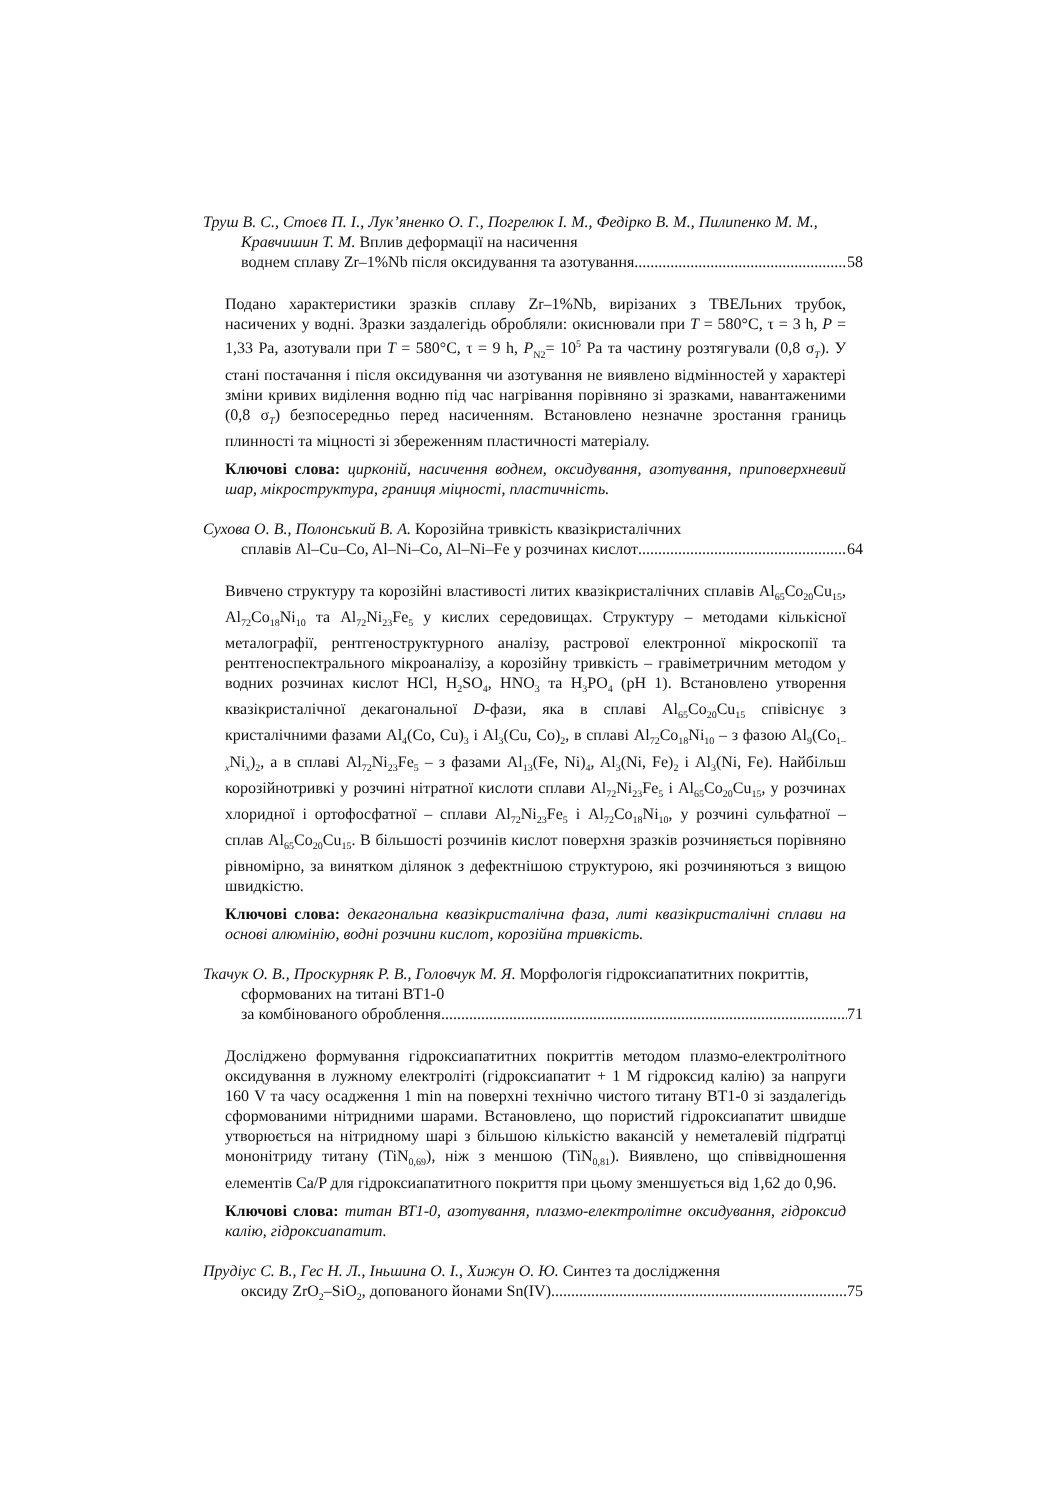Труш В. С., Стоєв П. І., Лук’яненко О. Г., Погрелюк І. М., Федірко В. М., Пилипенко М. М., Кравчишин Т. М. Вплив деформації на насичення
воднем сплаву Zr–1%Nb після оксидування та азотування 58
Подано характеристики зразків сплаву Zr–1%Nb, вирізаних з ТВЕЛьних трубок, насичених у водні. Зразки заздалегідь обробляли: окиснювали при T = 580°C, τ = 3 h, P = 1,33 Pa, азотували при T = 580°C, τ = 9 h, P<sub>N2</sub>= 10<sup>5</sup> Pa та частину розтягували (0,8 σ<sub>T</sub>). У стані постачання і після оксидування чи азотування не виявлено відмінностей у характері зміни кривих виділення водню під час нагрівання порівняно зі зразками, навантаженими (0,8 σ<sub>T</sub>) безпосередньо перед насиченням. Встановлено незначне зростання границь плинності та міцності зі збереженням пластичності матеріалу.
Ключові слова: цирконій, насичення воднем, оксидування, азотування, приповерхневий шар, мікроструктура, границя міцності, пластичність.
Сухова О. В., Полонський В. А. Корозійна тривкість квазікристалічних
сплавів Al–Cu–Co, Al–Ni–Co, Al–Ni–Fe у розчинах кислот 64
Вивчено структуру та корозійні властивості литих квазікристалічних сплавів Al<sub>65</sub>Co<sub>20</sub>Cu<sub>15</sub>, Al<sub>72</sub>Co<sub>18</sub>Ni<sub>10</sub> та Al<sub>72</sub>Ni<sub>23</sub>Fe<sub>5</sub> у кислих середовищах. Структуру – методами кількісної металографії, рентгеноструктурного аналізу, растрової електронної мікроскопії та рентгеноспектрального мікроаналізу, а корозійну тривкість – гравіметричним методом у водних розчинах кислот HCl, H<sub>2</sub>SO<sub>4</sub>, HNO<sub>3</sub> та H<sub>3</sub>PO<sub>4</sub> (pH 1). Встановлено утворення квазікристалічної декагональної D-фази, яка в сплаві Al<sub>65</sub>Co<sub>20</sub>Cu<sub>15</sub> співіснує з кристалічними фазами Al<sub>4</sub>(Co, Cu)<sub>3</sub> і Al<sub>3</sub>(Cu, Co)<sub>2</sub>, в сплаві Al<sub>72</sub>Co<sub>18</sub>Ni<sub>10</sub> – з фазою Al<sub>9</sub>(Co<sub>1–x</sub>Ni<sub>x</sub>)<sub>2</sub>, а в сплаві Al<sub>72</sub>Ni<sub>23</sub>Fe<sub>5</sub> – з фазами Al<sub>13</sub>(Fe, Ni)<sub>4</sub>, Al<sub>3</sub>(Ni, Fe)<sub>2</sub> і Al<sub>3</sub>(Ni, Fe). Найбільш корозійнотривкі у розчині нітратної кислоти сплави Al<sub>72</sub>Ni<sub>23</sub>Fe<sub>5</sub> і Al<sub>65</sub>Co<sub>20</sub>Cu<sub>15</sub>, у розчинах хлоридної і ортофосфатної – сплави Al<sub>72</sub>Ni<sub>23</sub>Fe<sub>5</sub> і Al<sub>72</sub>Co<sub>18</sub>Ni<sub>10</sub>, у розчині сульфатної – сплав Al<sub>65</sub>Co<sub>20</sub>Cu<sub>15</sub>. В більшості розчинів кислот поверхня зразків розчиняється порівняно рівномірно, за винятком ділянок з дефектнішою структурою, які розчиняються з вищою швидкістю.
Ключові слова: декагональна квазікристалічна фаза, литі квазікристалічні сплави на основі алюмінію, водні розчини кислот, корозійна тривкість.
Ткачук О. В., Проскурняк Р. В., Головчук М. Я. Морфологія гідроксиапатитних покриттів, сформованих на титані ВТ1-0
за комбінованого оброблення 71
Досліджено формування гідроксиапатитних покриттів методом плазмо-електролітного оксидування в лужному електроліті (гідроксиапатит + 1 М гідроксид калію) за напруги 160 V та часу осадження 1 min на поверхні технічно чистого титану ВТ1-0 зі заздалегідь сформованими нітридними шарами. Встановлено, що пористий гідроксиапатит швидше утворюється на нітридному шарі з більшою кількістю вакансій у неметалевій підґратці мононітриду титану (TiN<sub>0,69</sub>), ніж з меншою (TiN<sub>0,81</sub>). Виявлено, що співвідношення елементів Ca/P для гідроксиапатитного покриття при цьому зменшується від 1,62 до 0,96.
Ключові слова: титан ВТ1-0, азотування, плазмо-електролітне оксидування, гідроксид калію, гідроксиапатит.
Прудіус С. В., Гес Н. Л., Іньшина О. І., Хижун О. Ю. Синтез та дослідження
оксиду ZrO<sub>2</sub>–SiO<sub>2</sub>, допованого йонами Sn(IV) 75